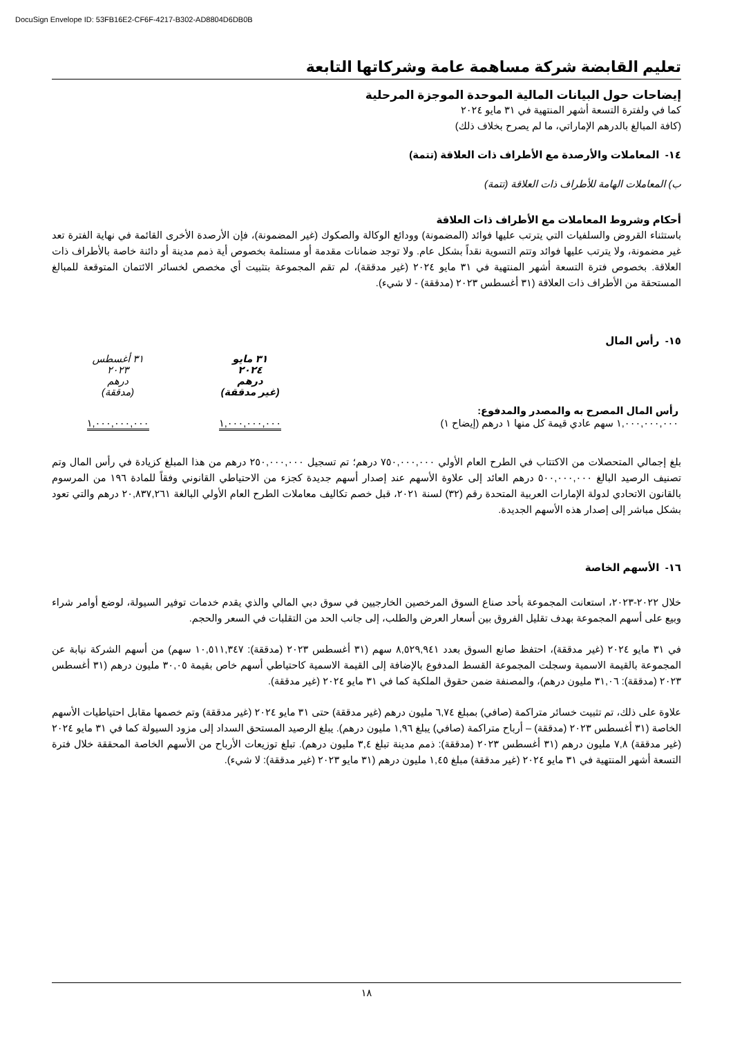DocuSign Envelope ID: 53FB16E2-CF6F-4217-B302-AD8804D6DB0B
تعليم القابضة شركة مساهمة عامة وشركاتها التابعة
إيضاحات حول البيانات المالية الموحدة الموجزة المرحلية
كما في ولفترة التسعة أشهر المنتهية في ٣١ مايو ٢٠٢٤
(كافة المبالغ بالدرهم الإماراتي، ما لم يصرح بخلاف ذلك)
١٤- المعاملات والأرصدة مع الأطراف ذات العلاقة (تتمة)
ب) المعاملات الهامة للأطراف ذات العلاقة (تتمة)
أحكام وشروط المعاملات مع الأطراف ذات العلاقة
باستثناء القروض والسلفيات التي يترتب عليها فوائد (المضمونة) وودائع الوكالة والصكوك (غير المضمونة)، فإن الأرصدة الأخرى القائمة في نهاية الفترة تعد غير مضمونة، ولا يترتب عليها فوائد وتتم التسوية نقداً بشكل عام. ولا توجد ضمانات مقدمة أو مستلمة بخصوص أية ذمم مدينة أو دائنة خاصة بالأطراف ذات العلاقة. بخصوص فترة التسعة أشهر المنتهية في ٣١ مايو ٢٠٢٤ (غير مدققة)، لم تقم المجموعة بتثبيت أي مخصص لخسائر الائتمان المتوقعة للمبالغ المستحقة من الأطراف ذات العلاقة (٣١ أغسطس ٢٠٢٣ (مدققة) - لا شيء).
١٥- رأس المال
| | ٣١ مايو ٢٠٢٤ درهم (غير مدققة) | ٣١ أغسطس ٢٠٢٣ درهم (مدققة) |
| رأس المال المصرح به والمصدر والمدفوع: | | |
| ١,٠٠٠,٠٠٠,٠٠٠ سهم عادي قيمة كل منها ١ درهم (إيضاح ١) | ١,٠٠٠,٠٠٠,٠٠٠ | ١,٠٠٠,٠٠٠,٠٠٠ |
بلغ إجمالي المتحصلات من الاكتتاب في الطرح العام الأولي ٧٥٠,٠٠٠,٠٠٠ درهم؛ تم تسجيل ٢٥٠,٠٠٠,٠٠٠ درهم من هذا المبلغ كزيادة في رأس المال وتم تصنيف الرصيد البالغ ٥٠٠,٠٠٠,٠٠٠ درهم العائد إلى علاوة الأسهم عند إصدار أسهم جديدة كجزء من الاحتياطي القانوني وفقاً للمادة ١٩٦ من المرسوم بالقانون الاتحادي لدولة الإمارات العربية المتحدة رقم (٣٢) لسنة ٢٠٢١، قبل خصم تكاليف معاملات الطرح العام الأولي البالغة ٢٠,٨٣٧,٢٦١ درهم والتي تعود بشكل مباشر إلى إصدار هذه الأسهم الجديدة.
١٦- الأسهم الخاصة
خلال ٢٠٢٢-٢٠٢٣، استعانت المجموعة بأحد صناع السوق المرخصين الخارجيين في سوق دبي المالي والذي يقدم خدمات توفير السيولة، لوضع أوامر شراء وبيع على أسهم المجموعة بهدف تقليل الفروق بين أسعار العرض والطلب، إلى جانب الحد من التقلبات في السعر والحجم.
في ٣١ مايو ٢٠٢٤ (غير مدققة)، احتفظ صانع السوق بعدد ٨,٥٢٩,٩٤١ سهم (٣١ أغسطس ٢٠٢٣ (مدققة): ١٠,٥١١,٣٤٧ سهم) من أسهم الشركة نيابة عن المجموعة بالقيمة الاسمية وسجلت المجموعة القسط المدفوع بالإضافة إلى القيمة الاسمية كاحتياطي أسهم خاص بقيمة ٣٠,٠٥ مليون درهم (٣١ أغسطس ٢٠٢٣ (مدققة): ٣١,٠٦ مليون درهم)، والمصنفة ضمن حقوق الملكية كما في ٣١ مايو ٢٠٢٤ (غير مدققة).
علاوة على ذلك، تم تثبيت خسائر متراكمة (صافي) بمبلغ ٦,٧٤ مليون درهم (غير مدققة) حتى ٣١ مايو ٢٠٢٤ (غير مدققة) وتم خصمها مقابل احتياطيات الأسهم الخاصة (٣١ أغسطس ٢٠٢٣ (مدققة) – أرباح متراكمة (صافي) يبلغ ١,٩٦ مليون درهم). يبلغ الرصيد المستحق السداد إلى مزود السيولة كما في ٣١ مايو ٢٠٢٤ (غير مدققة) ٧,٨ مليون درهم (٣١ أغسطس ٢٠٢٣ (مدققة): ذمم مدينة تبلغ ٣,٤ مليون درهم). تبلغ توزيعات الأرباح من الأسهم الخاصة المحققة خلال فترة التسعة أشهر المنتهية في ٣١ مايو ٢٠٢٤ (غير مدققة) مبلغ ١,٤٥ مليون درهم (٣١ مايو ٢٠٢٣ (غير مدققة): لا شيء).
١٨